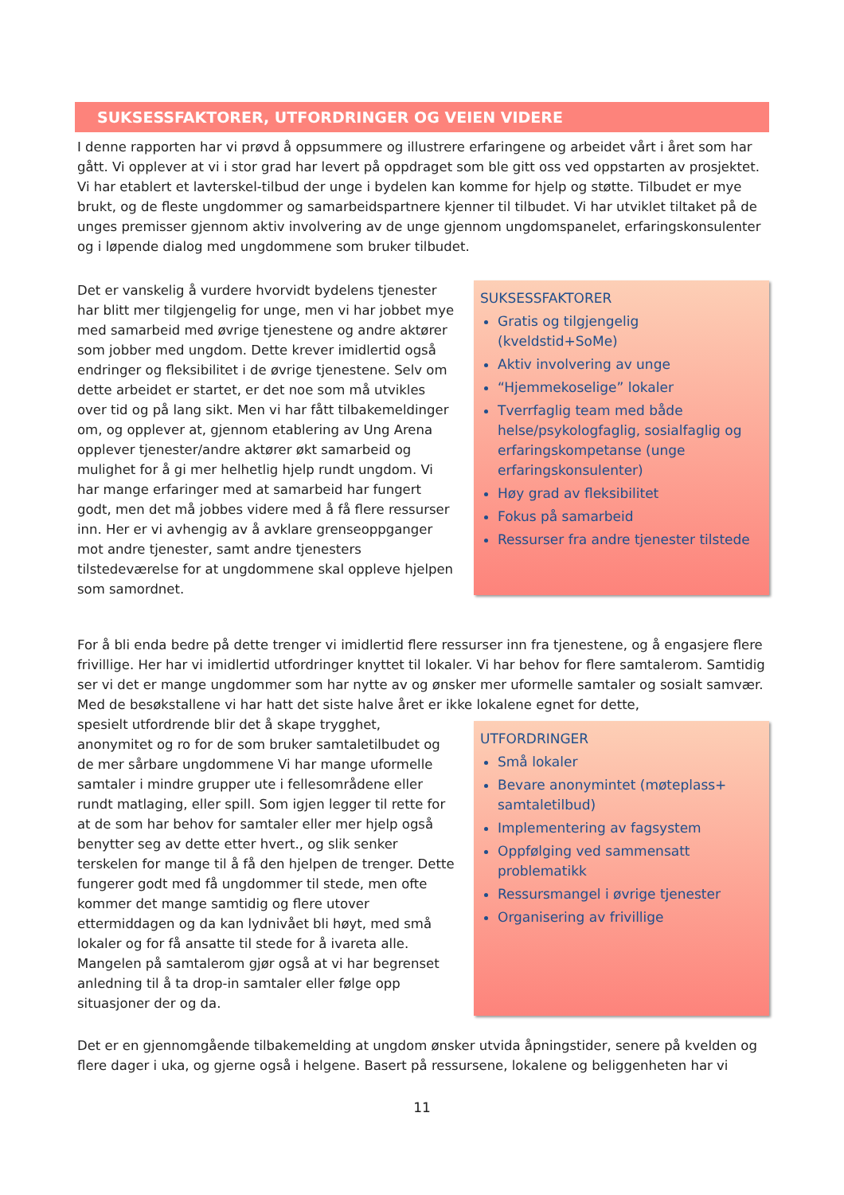SUKSESSFAKTORER, UTFORDRINGER OG VEIEN VIDERE
I denne rapporten har vi prøvd å oppsummere og illustrere erfaringene og arbeidet vårt i året som har gått. Vi opplever at vi i stor grad har levert på oppdraget som ble gitt oss ved oppstarten av prosjektet. Vi har etablert et lavterskel-tilbud der unge i bydelen kan komme for hjelp og støtte. Tilbudet er mye brukt, og de fleste ungdommer og samarbeidspartnere kjenner til tilbudet. Vi har utviklet tiltaket på de unges premisser gjennom aktiv involvering av de unge gjennom ungdomspanelet, erfaringskonsulenter og i løpende dialog med ungdommene som bruker tilbudet.
Det er vanskelig å vurdere hvorvidt bydelens tjenester har blitt mer tilgjengelig for unge, men vi har jobbet mye med samarbeid med øvrige tjenestene og andre aktører som jobber med ungdom. Dette krever imidlertid også endringer og fleksibilitet i de øvrige tjenestene. Selv om dette arbeidet er startet, er det noe som må utvikles over tid og på lang sikt. Men vi har fått tilbakemeldinger om, og opplever at, gjennom etablering av Ung Arena opplever tjenester/andre aktører økt samarbeid og mulighet for å gi mer helhetlig hjelp rundt ungdom. Vi har mange erfaringer med at samarbeid har fungert godt, men det må jobbes videre med å få flere ressurser inn. Her er vi avhengig av å avklare grenseoppganger mot andre tjenester, samt andre tjenesters tilstedeværelse for at ungdommene skal oppleve hjelpen som samordnet.
SUKSESSFAKTORER
Gratis og tilgjengelig (kveldstid+SoMe)
Aktiv involvering av unge
“Hjemmekoselige” lokaler
Tverrfaglig team med både helse/psykologfaglig, sosialfaglig og erfaringskompetanse (unge erfaringskonsulenter)
Høy grad av fleksibilitet
Fokus på samarbeid
Ressurser fra andre tjenester tilstede
For å bli enda bedre på dette trenger vi imidlertid flere ressurser inn fra tjenestene, og å engasjere flere frivillige. Her har vi imidlertid utfordringer knyttet til lokaler. Vi har behov for flere samtalerom. Samtidig ser vi det er mange ungdommer som har nytte av og ønsker mer uformelle samtaler og sosialt samvær. Med de besøkstallene vi har hatt det siste halve året er ikke lokalene egnet for dette,
spesielt utfordrende blir det å skape trygghet, anonymitet og ro for de som bruker samtaletilbudet og de mer sårbare ungdommene Vi har mange uformelle samtaler i mindre grupper ute i fellesområdene eller rundt matlaging, eller spill. Som igjen legger til rette for at de som har behov for samtaler eller mer hjelp også benytter seg av dette etter hvert., og slik senker terskelen for mange til å få den hjelpen de trenger. Dette fungerer godt med få ungdommer til stede, men ofte kommer det mange samtidig og flere utover ettermiddagen og da kan lydnivået bli høyt, med små lokaler og for få ansatte til stede for å ivareta alle. Mangelen på samtalerom gjør også at vi har begrenset anledning til å ta drop-in samtaler eller følge opp situasjoner der og da.
UTFORDRINGER
Små lokaler
Bevare anonymintet (møteplass+ samtaletilbud)
Implementering av fagsystem
Oppfølging ved sammensatt problematikk
Ressursmangel i øvrige tjenester
Organisering av frivillige
Det er en gjennomgående tilbakemelding at ungdom ønsker utvida åpningstider, senere på kvelden og flere dager i uka, og gjerne også i helgene. Basert på ressursene, lokalene og beliggenheten har vi
11